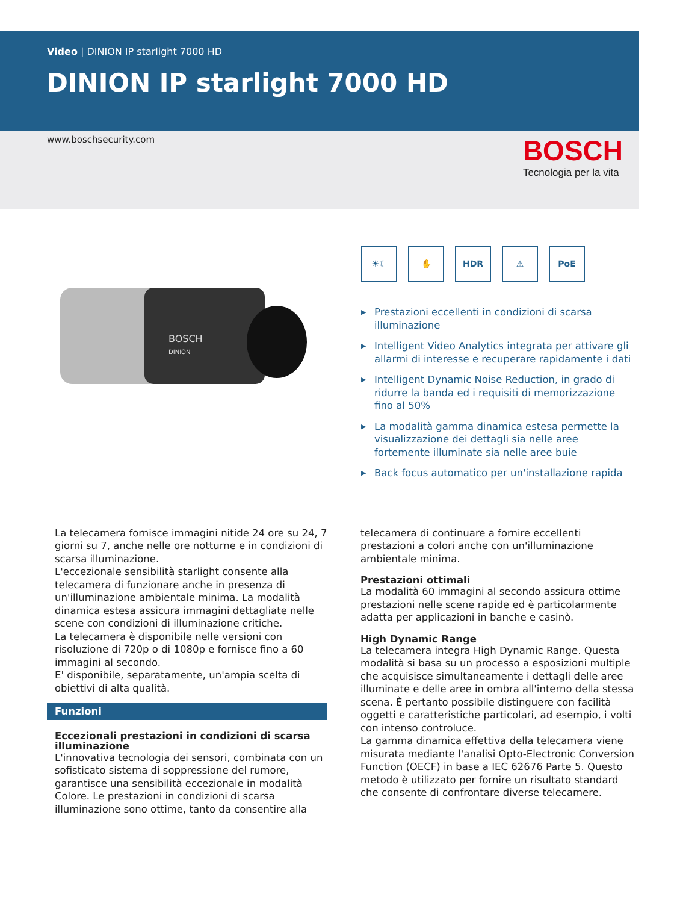Video | DINION IP starlight 7000 HD
DINION IP starlight 7000 HD
www.boschsecurity.com
BOSCH
Tecnologia per la vita
BOSCH
DINION
☀☾ ✋ HDR ⚠ PoE
Prestazioni eccellenti in condizioni di scarsa illuminazione
Intelligent Video Analytics integrata per attivare gli allarmi di interesse e recuperare rapidamente i dati
Intelligent Dynamic Noise Reduction, in grado di ridurre la banda ed i requisiti di memorizzazione fino al 50%
La modalità gamma dinamica estesa permette la visualizzazione dei dettagli sia nelle aree fortemente illuminate sia nelle aree buie
Back focus automatico per un'installazione rapida
La telecamera fornisce immagini nitide 24 ore su 24, 7 giorni su 7, anche nelle ore notturne e in condizioni di scarsa illuminazione.
L'eccezionale sensibilità starlight consente alla telecamera di funzionare anche in presenza di un'illuminazione ambientale minima. La modalità dinamica estesa assicura immagini dettagliate nelle scene con condizioni di illuminazione critiche.
La telecamera è disponibile nelle versioni con risoluzione di 720p o di 1080p e fornisce fino a 60 immagini al secondo.
E' disponibile, separatamente, un'ampia scelta di obiettivi di alta qualità.
Funzioni
Eccezionali prestazioni in condizioni di scarsa illuminazione
L'innovativa tecnologia dei sensori, combinata con un sofisticato sistema di soppressione del rumore, garantisce una sensibilità eccezionale in modalità Colore. Le prestazioni in condizioni di scarsa illuminazione sono ottime, tanto da consentire alla
telecamera di continuare a fornire eccellenti prestazioni a colori anche con un'illuminazione ambientale minima.
Prestazioni ottimali
La modalità 60 immagini al secondo assicura ottime prestazioni nelle scene rapide ed è particolarmente adatta per applicazioni in banche e casinò.
High Dynamic Range
La telecamera integra High Dynamic Range. Questa modalità si basa su un processo a esposizioni multiple che acquisisce simultaneamente i dettagli delle aree illuminate e delle aree in ombra all'interno della stessa scena. È pertanto possibile distinguere con facilità oggetti e caratteristiche particolari, ad esempio, i volti con intenso controluce.
La gamma dinamica effettiva della telecamera viene misurata mediante l'analisi Opto-Electronic Conversion Function (OECF) in base a IEC 62676 Parte 5. Questo metodo è utilizzato per fornire un risultato standard che consente di confrontare diverse telecamere.